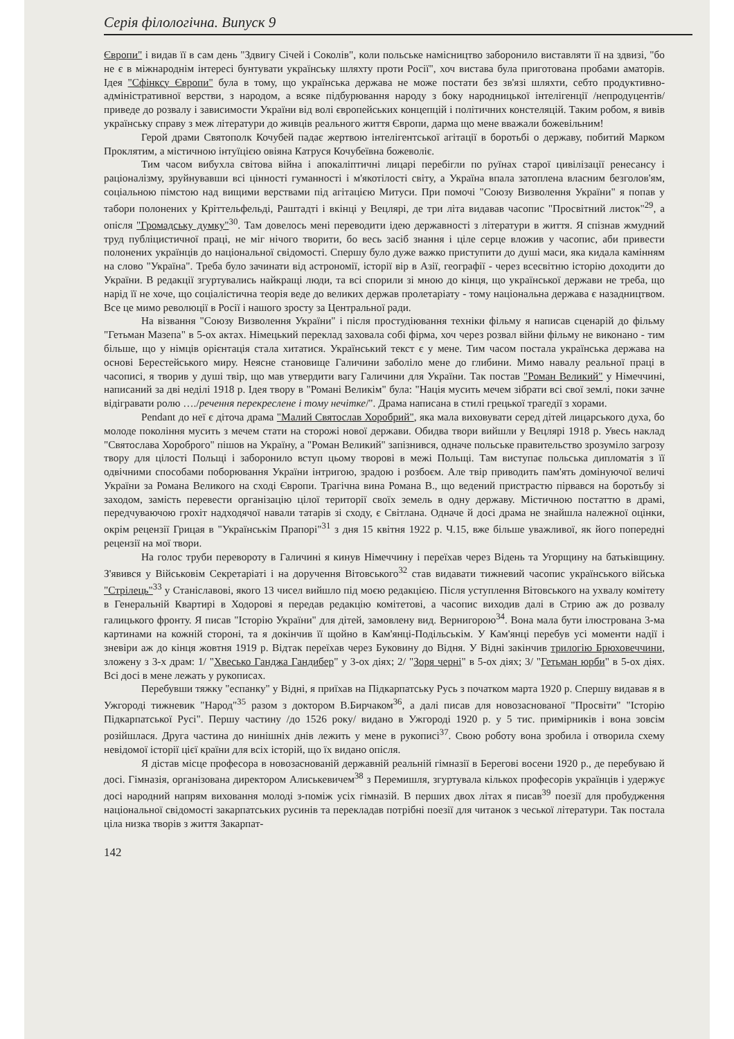Серія філологічна. Випуск 9
Європи" і видав її в сам день "Здвигу Січей і Соколів", коли польське намісництво заборонило виставляти її на здвизі, "бо не є в міжнароднім інтересі бунтувати українську шляхту проти Росії", хоч вистава була приготована пробами аматорів. Ідея "Сфінксу Європи" була в тому, що українська держава не може постати без зв'язі шляхти, себто продуктивно-адміністративної верстви, з народом, а всяке підбурювання народу з боку народницької інтелігенції /непродуцентів/ приведе до розвалу і зависимости України від волі європейських концепцій і політичних констеляцій. Таким робом, я вивів українську справу з меж літератури до живців реального життя Європи, дарма що мене вважали божевільним!
Герой драми Святополк Кочубей падає жертвою інтелігентської агітації в боротьбі о державу, побитий Марком Проклятим, а містичною інтуїцією овіяна Катруся Кочубеївна божеволіє.
Тим часом вибухла світова війна і апокаліптичні лицарі перебігли по руїнах старої цивілізації ренесансу і раціоналізму, зруйнувавши всі цінності гуманності і м'якотілості світу, а Україна впала затоплена власним безголов'ям, соціальною пімстою над вищими верствами під агітацією Митуси. При помочі "Союзу Визволення України" я попав у табори полонених у Кріттельфельді, Раштадті і вкінці у Вецлярі, де три літа видавав часопис "Просвітний листок"<sup>29</sup>, а опісля "Громадську думку"<sup>30</sup>. Там довелось мені переводити ідею державності з літератури в життя. Я спізнав жмудний труд публіцистичної праці, не міг нічого творити, бо весь засіб знання і ціле серце вложив у часопис, аби привести полонених українців до національної свідомості. Спершу було дуже важко приступити до душі маси, яка кидала камінням на слово "Україна". Треба було зачинати від астрономії, історії вір в Азії, географії - через всесвітню історію доходити до України. В редакції згуртувались найкращі люди, та всі спорили зі мною до кінця, що української держави не треба, що нарід її не хоче, що соціалістична теорія веде до великих держав пролетаріату - тому національна держава є назадництвом. Все це мимо революції в Росії і нашого зросту за Центральної ради.
На візвання "Союзу Визволення України" і після простудіювання техніки фільму я написав сценарій до фільму "Гетьман Мазепа" в 5-ох актах. Німецький переклад заховала собі фірма, хоч через розвал війни фільму не виконано - тим більше, що у німців орієнтація стала хитатися. Український текст є у мене. Тим часом постала українська держава на основі Берестейського миру. Неясне становище Галичини заболіло мене до глибини. Мимо навалу реальної праці в часописі, я творив у душі твір, що мав утвердити вагу Галичини для України. Так постав "Роман Великий" у Німеччині, написаний за дві неділі 1918 р. Ідея твору в "Романі Великім" була: "Нація мусить мечем зібрати всі свої землі, поки зачне відігравати ролю …./речення перекреслене і тому нечітке/". Драма написана в стилі грецької трагедії з хорами.
Pendant до неї є діточа драма "Малий Святослав Хоробрий", яка мала виховувати серед дітей лицарського духа, бо молоде покоління мусить з мечем стати на сторожі нової держави. Обидва твори вийшли у Вецлярі 1918 р. Увесь наклад "Святослава Хороброго" пішов на Україну, а "Роман Великий" запізнився, одначе польське правительство зрозуміло загрозу твору для цілості Польщі і заборонило вступ цьому творові в межі Польщі. Там виступає польська дипломатія з її одвічними способами поборювання України інтригою, зрадою і розбоєм. Але твір приводить пам'ять домінуючої величі України за Романа Великого на сході Європи. Трагічна вина Романа В., що ведений пристрастю пірвався на боротьбу зі заходом, замість перевести організацію цілої території своїх земель в одну державу. Містичною постаттю в драмі, передчуваючою грохіт надходячої навали татарів зі сходу, є Світлана. Одначе й досі драма не знайшла належної оцінки, окрім рецензії Грицая в "Українськім Прапорі"<sup>31</sup> з дня 15 квітня 1922 р. Ч.15, вже більше уважливої, як його попередні рецензії на мої твори.
На голос труби перевороту в Галичині я кинув Німеччину і переїхав через Відень та Угорщину на батьківщину. З'явився у Військовім Секретаріаті і на доручення Вітовського<sup>32</sup> став видавати тижневий часопис українського війська "Стрілець"<sup>33</sup> у Станіславові, якого 13 чисел вийшло під моєю редакцією. Після уступлення Вітовського на ухвалу комітету в Генеральній Квартирі в Ходорові я передав редакцію комітетові, а часопис виходив далі в Стрию аж до розвалу галицького фронту. Я писав "Історію України" для дітей, замовлену вид. Вернигорою<sup>34</sup>. Вона мала бути ілюстрована 3-ма картинами на кожній стороні, та я докінчив її щойно в Кам'янці-Подільськім. У Кам'янці перебув усі моменти надії і зневіри аж до кінця жовтня 1919 р. Відтак переїхав через Буковину до Відня. У Відні закінчив трилогію Брюховеччини, зложену з 3-х драм: 1/ "Хвесько Ганджа Гандибер" у 3-ох діях; 2/ "Зоря черні" в 5-ох діях; 3/ "Гетьман юрби" в 5-ох діях. Всі досі в мене лежать у рукописах.
Перебувши тяжку "еспанку" у Відні, я приїхав на Підкарпатську Русь з початком марта 1920 р. Спершу видавав я в Ужгороді тижневик "Народ"<sup>35</sup> разом з доктором В.Бирчаком<sup>36</sup>, а далі писав для новозаснованої "Просвіти" "Історію Підкарпатської Русі". Першу частину /до 1526 року/ видано в Ужгороді 1920 р. у 5 тис. примірників і вона зовсім розійшлася. Друга частина до нинішніх днів лежить у мене в рукописі<sup>37</sup>. Свою роботу вона зробила і отворила схему невідомої історії цієї країни для всіх історій, що їх видано опісля.
Я дістав місце професора в новозаснованій державній реальній гімназії в Берегові восени 1920 р., де перебуваю й досі. Гімназія, організована директором Алиськевичем<sup>38</sup> з Перемишля, згуртувала кількох професорів українців і удержує досі народний напрям виховання молоді з-поміж усіх гімназій. В перших двох літах я писав<sup>39</sup> поезії для пробудження національної свідомості закарпатських русинів та перекладав потрібні поезії для читанок з чеської літератури. Так постала ціла низка творів з життя Закарпат-
142